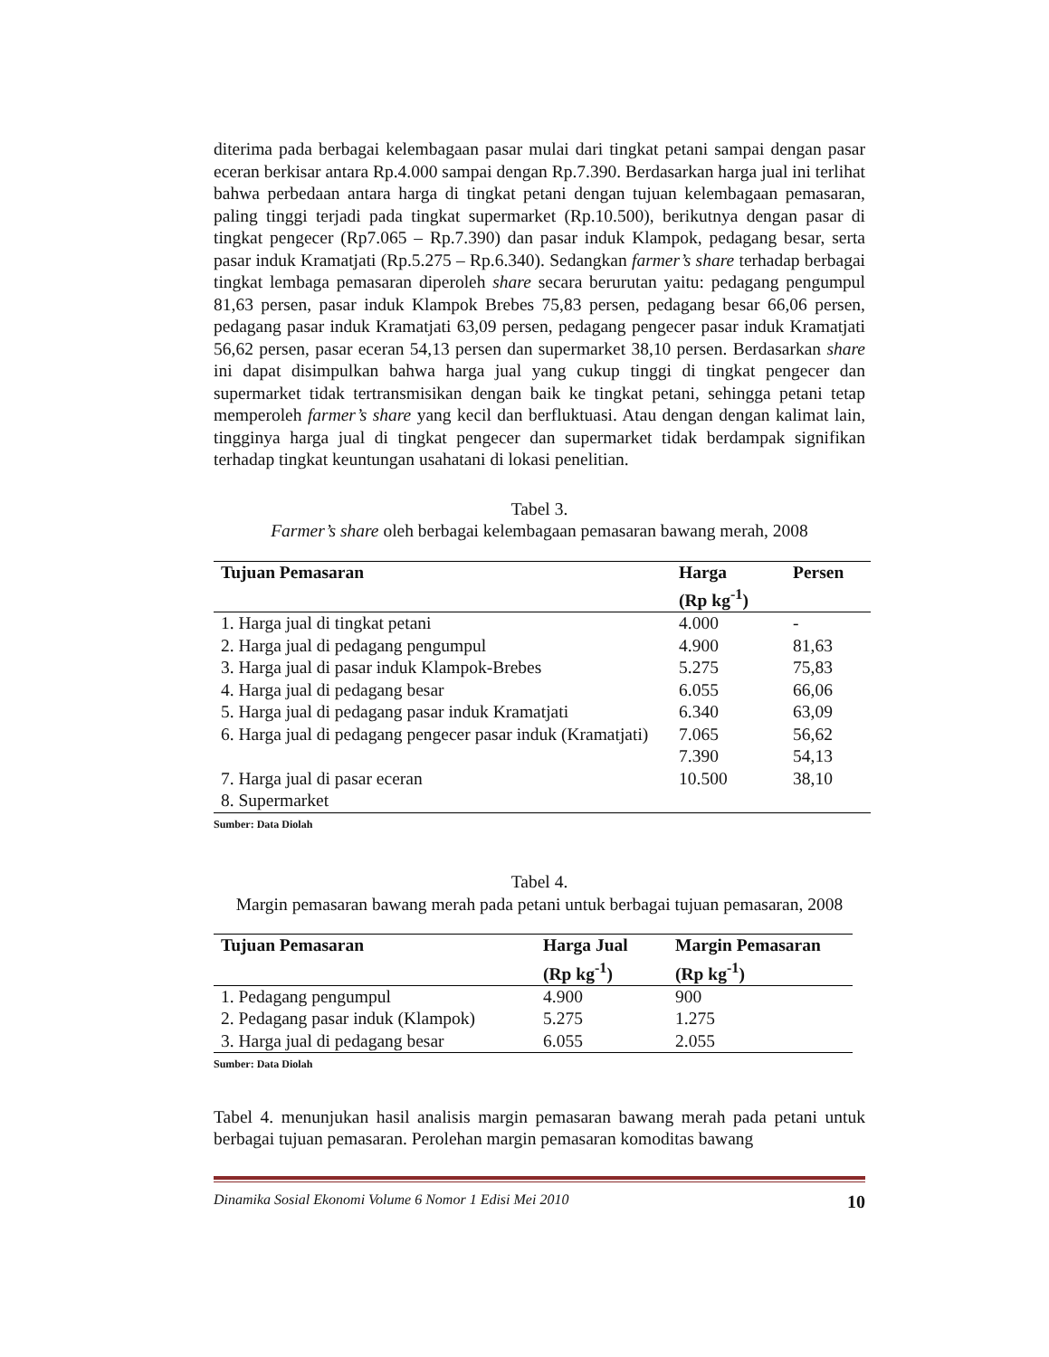diterima pada berbagai kelembagaan pasar mulai dari tingkat petani sampai dengan pasar eceran berkisar antara Rp.4.000 sampai dengan Rp.7.390. Berdasarkan harga jual ini terlihat bahwa perbedaan antara harga di tingkat petani dengan tujuan kelembagaan pemasaran, paling tinggi terjadi pada tingkat supermarket (Rp.10.500), berikutnya dengan pasar di tingkat pengecer (Rp7.065 – Rp.7.390) dan pasar induk Klampok, pedagang besar, serta pasar induk Kramatjati (Rp.5.275 – Rp.6.340). Sedangkan farmer’s share terhadap berbagai tingkat lembaga pemasaran diperoleh share secara berurutan yaitu: pedagang pengumpul 81,63 persen, pasar induk Klampok Brebes 75,83 persen, pedagang besar 66,06 persen, pedagang pasar induk Kramatjati 63,09 persen, pedagang pengecer pasar induk Kramatjati 56,62 persen, pasar eceran 54,13 persen dan supermarket 38,10 persen. Berdasarkan share ini dapat disimpulkan bahwa harga jual yang cukup tinggi di tingkat pengecer dan supermarket tidak tertransmisikan dengan baik ke tingkat petani, sehingga petani tetap memperoleh farmer’s share yang kecil dan berfluktuasi. Atau dengan dengan kalimat lain, tingginya harga jual di tingkat pengecer dan supermarket tidak berdampak signifikan terhadap tingkat keuntungan usahatani di lokasi penelitian.
Tabel 3.
Farmer’s share oleh berbagai kelembagaan pemasaran bawang merah, 2008
| Tujuan Pemasaran | Harga (Rp kg<sup>-1</sup>) | Persen |
| --- | --- | --- |
| 1. Harga jual di tingkat petani | 4.000 | - |
| 2. Harga jual di pedagang pengumpul | 4.900 | 81,63 |
| 3. Harga jual di pasar induk Klampok-Brebes | 5.275 | 75,83 |
| 4. Harga jual di pedagang besar | 6.055 | 66,06 |
| 5. Harga jual di pedagang pasar induk Kramatjati | 6.340 | 63,09 |
| 6. Harga jual di pedagang pengecer pasar induk (Kramatjati) | 7.065 7.390 | 56,62 54,13 |
| 7. Harga jual di pasar eceran | 10.500 | 38,10 |
| 8. Supermarket | | |
Sumber: Data Diolah
Tabel 4.
Margin pemasaran bawang merah pada petani untuk berbagai tujuan pemasaran, 2008
| Tujuan Pemasaran | Harga Jual (Rp kg<sup>-1</sup>) | Margin Pemasaran (Rp kg<sup>-1</sup>) |
| --- | --- | --- |
| 1. Pedagang pengumpul | 4.900 | 900 |
| 2. Pedagang pasar induk (Klampok) | 5.275 | 1.275 |
| 3. Harga jual di pedagang besar | 6.055 | 2.055 |
Sumber: Data Diolah
Tabel 4. menunjukan hasil analisis margin pemasaran bawang merah pada petani untuk berbagai tujuan pemasaran. Perolehan margin pemasaran komoditas bawang
Dinamika Sosial Ekonomi Volume 6 Nomor 1 Edisi Mei 2010 10